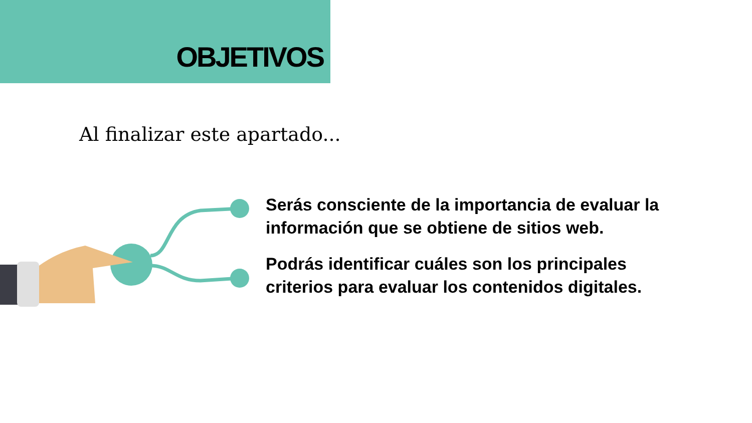OBJETIVOS
Al finalizar este apartado...
Serás consciente de la importancia de evaluar la información que se obtiene de sitios web.
Podrás identificar cuáles son los principales criterios para evaluar los contenidos digitales.